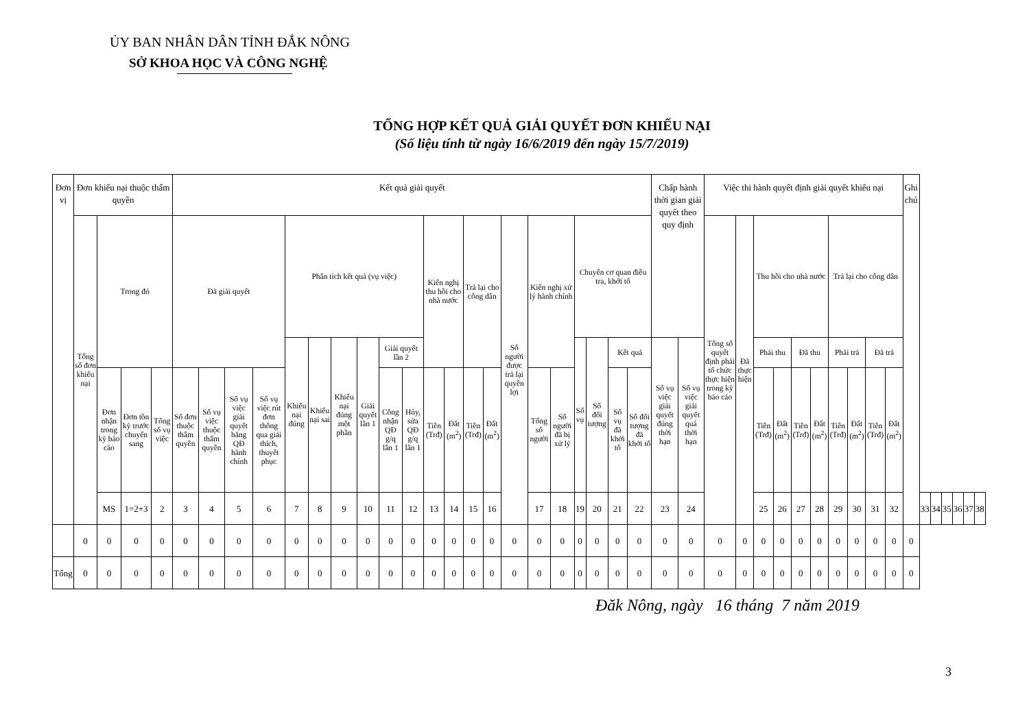ỦY BAN NHÂN DÂN TỈNH ĐẮK NÔNG
SỞ KHOA HỌC VÀ CÔNG NGHỆ
TỔNG HỢP KẾT QUẢ GIẢI QUYẾT ĐƠN KHIẾU NẠI
(Số liệu tính từ ngày 16/6/2019 đến ngày 15/7/2019)
| Đơn vị | Đơn khiếu nại thuộc thẩm quyền | | | | Kết quả giải quyết | | | | | | | | | | | | | | | | | | | | | Chấp hành thời gian giải quyết theo quy định | | Việc thi hành quyết định giải quyết khiếu nại | | | | | | | | | | Ghi chú | | | | | | |
| --- | --- | --- | --- | --- | --- | --- | --- | --- | --- | --- | --- | --- | --- | --- | --- | --- | --- | --- | --- | --- | --- | --- | --- | --- | --- | --- | --- | --- | --- | --- | --- | --- | --- | --- | --- | --- | --- | --- | --- | --- | --- | --- | --- | --- |
| | Tổng số đơn khiếu nại | Trong đó | | | Đã giải quyết | | | | Phân tích kết quả (vụ việc) | | | | | | Kiến nghị thu hồi cho nhà nước | | Trả lại cho công dân | | Số người được trả lại quyền lợi | Kiến nghị xử lý hành chính | | Chuyển cơ quan điều tra, khởi tố | | | | | | Tổng số quyết định phải tổ chức thực hiện trong kỳ báo cáo | Đã thực hiện | Thu hồi cho nhà nước | | | | Trả lại cho công dân | | | | | | | | | | |
| | | | | | | | | | Khiếu nại đúng | Khiếu nại sai | Khiếu nại đúng một phần | Giải quyết lần 1 | Giải quyết lần 2 | | | | | | | | | Số vụ | Số đối tượng | Kết quả | | Số vụ việc giải quyết đúng thời hạn | Số vụ việc giải quyết quá thời hạn | | | Phải thu | | Đã thu | | Phải trả | | Đã trả | | | | | | | | |
| | | Đơn nhận trong kỳ báo cáo | Đơn tồn kỳ trước chuyển sang | Tổng số vụ việc | Số đơn thuộc thẩm quyền | Số vụ việc thuộc thẩm quyền | Số vụ việc giải quyết bằng QĐ hành chính | Số vụ việc rút đơn thông qua giải thích, thuyết phục | | | | | Công nhận QĐ g/q lần 1 | Hủy, sửa QĐ g/q lần 1 | Tiền (Trđ) | Đất (m<sup>2</sup>) | Tiền (Trđ) | Đất (m<sup>2</sup>) | | Tổng số người | Số người đã bị xử lý | | | Số vụ đã khởi tố | Số đối tượng đã khởi tố | | | | | Tiền (Trđ) | Đất (m<sup>2</sup>) | Tiền (Trđ) | Đất (m<sup>2</sup>) | Tiền (Trđ) | Đất (m<sup>2</sup>) | Tiền (Trđ) | Đất (m<sup>2</sup>) | | | | | | | |
| | | MS | 1=2+3 | 2 | 3 | 4 | 5 | 6 | 7 | 8 | 9 | 10 | 11 | 12 | 13 | 14 | 15 | 16 | | 17 | 18 | 19 | 20 | 21 | 22 | 23 | 24 | | | 25 | 26 | 27 | 28 | 29 | 30 | 31 | 32 | | 33 | 34 | 35 | 36 | 37 | 38 |
| | 0 | 0 | 0 | 0 | 0 | 0 | 0 | 0 | 0 | 0 | 0 | 0 | 0 | 0 | 0 | 0 | 0 | 0 | 0 | 0 | 0 | 0 | 0 | 0 | 0 | 0 | 0 | 0 | 0 | 0 | 0 | 0 | 0 | 0 | 0 | 0 | 0 | 0 | | | | | | |
| Tổng | 0 | 0 | 0 | 0 | 0 | 0 | 0 | 0 | 0 | 0 | 0 | 0 | 0 | 0 | 0 | 0 | 0 | 0 | 0 | 0 | 0 | 0 | 0 | 0 | 0 | 0 | 0 | 0 | 0 | 0 | 0 | 0 | 0 | 0 | 0 | 0 | 0 | 0 | | | | | | |
Đăk Nông, ngày 16 tháng 7 năm 2019
3